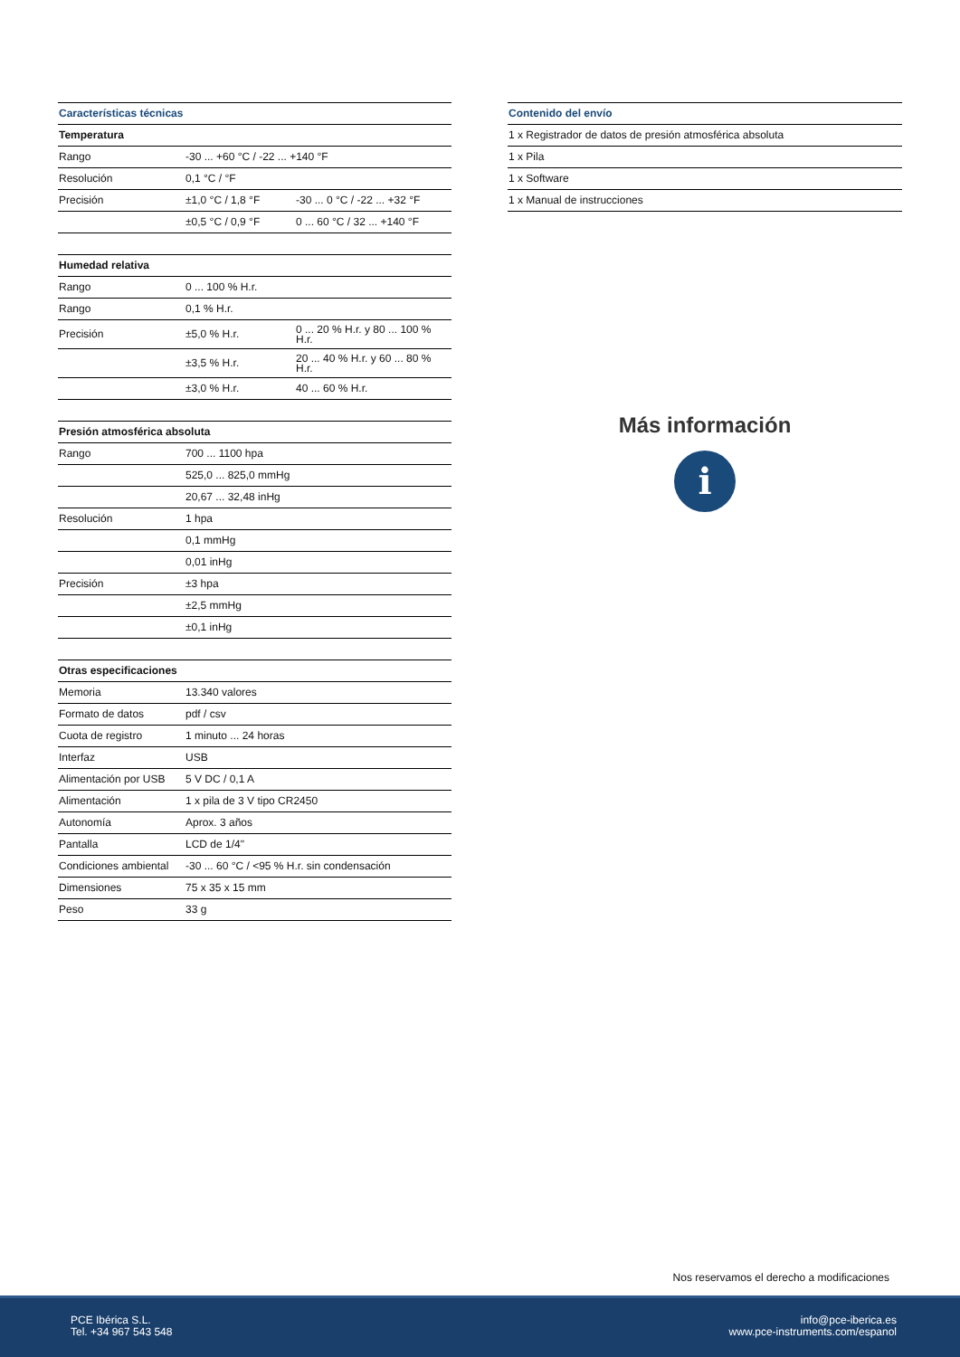| Características técnicas | | |
| --- | --- | --- |
| Temperatura | | |
| Rango | -30 ... +60 °C / -22 ... +140 °F | |
| Resolución | 0,1 °C / °F | |
| Precisión | ±1,0 °C / 1,8 °F | -30 ... 0 °C / -22 ... +32 °F |
| | ±0,5 °C / 0,9 °F | 0 ... 60 °C / 32 ... +140 °F |
| Humedad relativa | | |
| --- | --- | --- |
| Rango | 0 ... 100 % H.r. | |
| Rango | 0,1 % H.r. | |
| Precisión | ±5,0 % H.r. | 0 ... 20 % H.r. y 80 ... 100 % H.r. |
| | ±3,5 % H.r. | 20 ... 40 % H.r. y 60 ... 80 % H.r. |
| | ±3,0 % H.r. | 40 ... 60 % H.r. |
| Presión atmosférica absoluta | |
| --- | --- |
| Rango | 700 ... 1100 hpa |
| | 525,0 ... 825,0 mmHg |
| | 20,67 ... 32,48 inHg |
| Resolución | 1 hpa |
| | 0,1 mmHg |
| | 0,01 inHg |
| Precisión | ±3 hpa |
| | ±2,5 mmHg |
| | ±0,1 inHg |
| Otras especificaciones | |
| --- | --- |
| Memoria | 13.340 valores |
| Formato de datos | pdf / csv |
| Cuota de registro | 1 minuto ... 24 horas |
| Interfaz | USB |
| Alimentación por USB | 5 V DC / 0,1 A |
| Alimentación | 1 x pila de 3 V tipo CR2450 |
| Autonomía | Aprox. 3 años |
| Pantalla | LCD de 1/4" |
| Condiciones ambiental | -30 ... 60 °C / <95 % H.r. sin condensación |
| Dimensiones | 75 x 35 x 15 mm |
| Peso | 33 g |
| Contenido del envío |
| --- |
| 1 x Registrador de datos de presión atmosférica absoluta |
| 1 x Pila |
| 1 x Software |
| 1 x Manual de instrucciones |
Más información
i
Nos reservamos el derecho a modificaciones
PCE Ibérica S.L.
Tel. +34 967 543 548
info@pce-iberica.es
www.pce-instruments.com/espanol